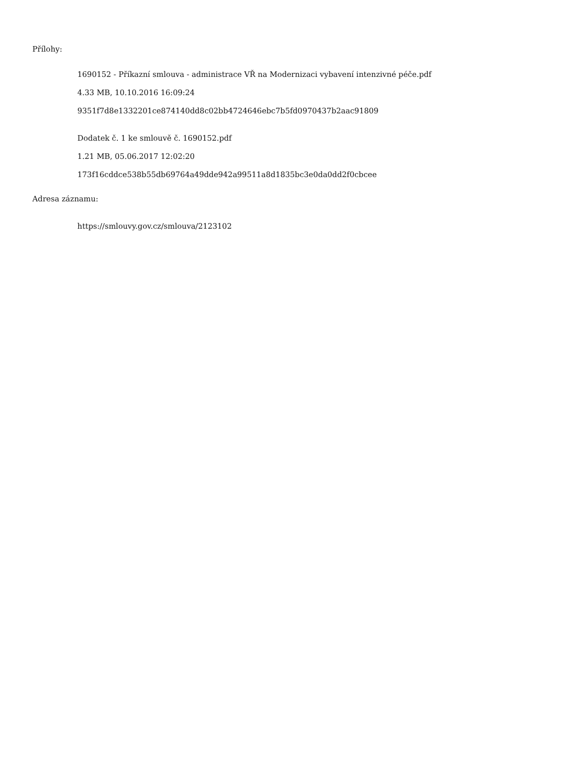Přílohy:
1690152 - Příkazní smlouva - administrace VŘ na Modernizaci vybavení intenzivné péče.pdf
4.33 MB, 10.10.2016 16:09:24
9351f7d8e1332201ce874140dd8c02bb4724646ebc7b5fd0970437b2aac91809
Dodatek č. 1 ke smlouvě č. 1690152.pdf
1.21 MB, 05.06.2017 12:02:20
173f16cddce538b55db69764a49dde942a99511a8d1835bc3e0da0dd2f0cbcee
Adresa záznamu:
https://smlouvy.gov.cz/smlouva/2123102